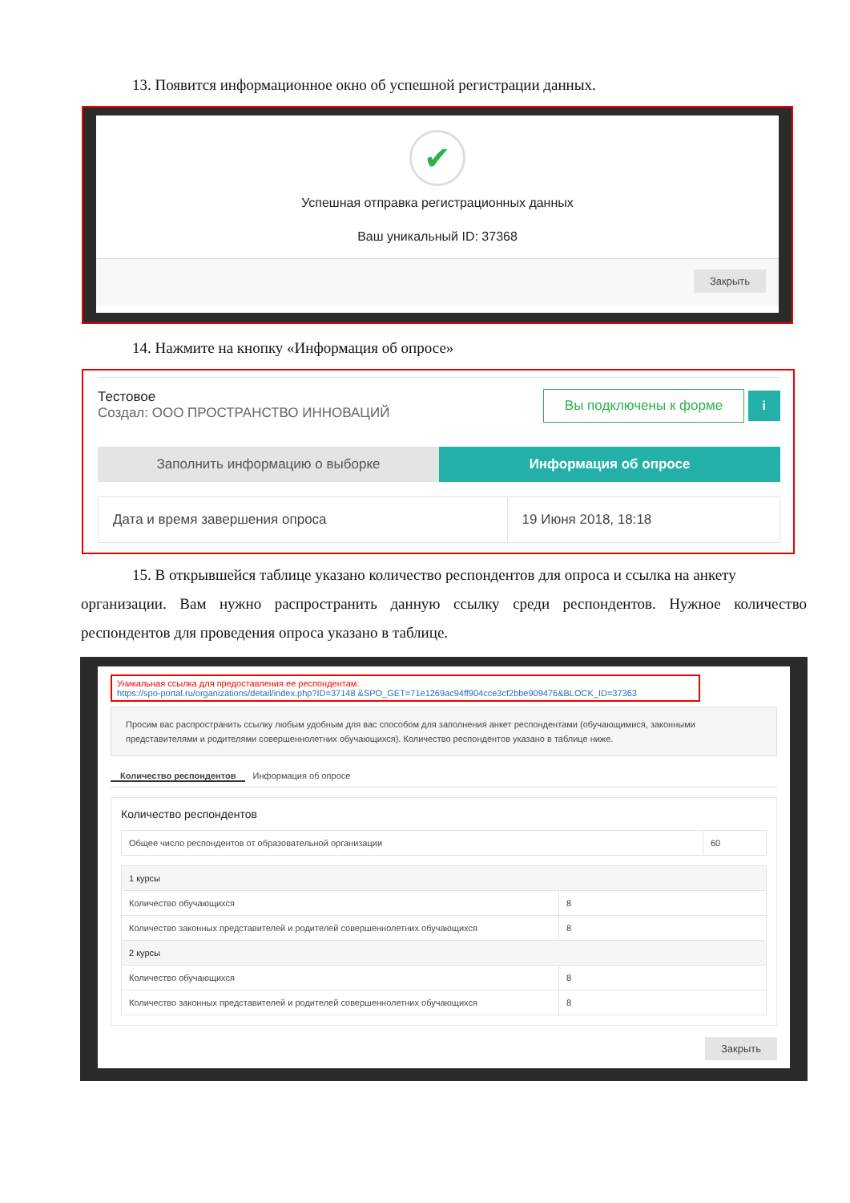13. Появится информационное окно об успешной регистрации данных.
✔
Успешная отправка регистрационных данных
Ваш уникальный ID: 37368
Закрыть
14. Нажмите на кнопку «Информация об опросе»
Тестовое
Создал: ООО ПРОСТРАНСТВО ИННОВАЦИЙ
Вы подключены к форме i
Заполнить информацию о выборке Информация об опросе
| Дата и время завершения опроса | 19 Июня 2018, 18:18 |
15. В открывшейся таблице указано количество респондентов для опроса и ссылка на анкету
организации. Вам нужно распространить данную ссылку среди респондентов. Нужное количество респондентов для проведения опроса указано в таблице.
Уникальная ссылка для предоставления ее респондентам:
https://spo-portal.ru/organizations/detail/index.php?ID=37148 &SPO_GET=71e1269ac94ff904cce3cf2bbe909476&BLOCK_ID=37363
Просим вас распространить ссылку любым удобным для вас способом для заполнения анкет респондентами (обучающимися, законными представителями и родителями совершеннолетних обучающихся). Количество респондентов указано в таблице ниже.
Количество респондентов Информация об опросе
Количество респондентов
| Общее число респондентов от образовательной организации | 60 |
| 1 курсы | |
| Количество обучающихся | 8 |
| Количество законных представителей и родителей совершеннолетних обучающихся | 8 |
| 2 курсы | |
| Количество обучающихся | 8 |
| Количество законных представителей и родителей совершеннолетних обучающихся | 8 |
Закрыть